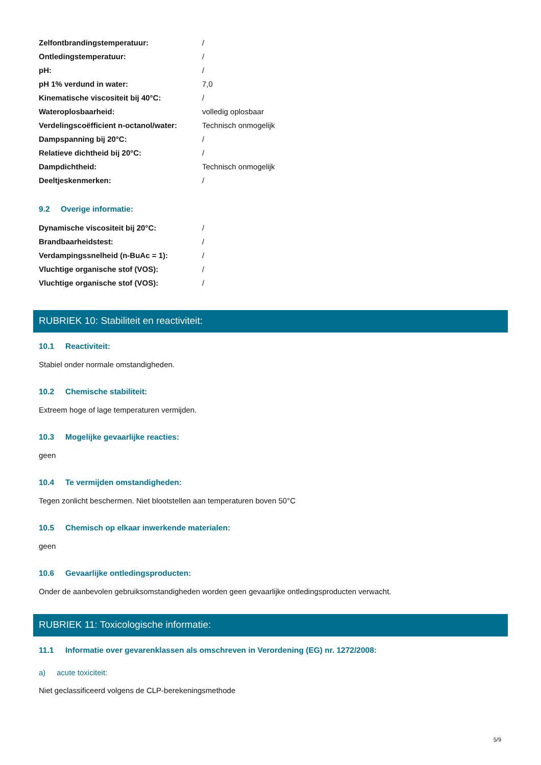| Zelfontbrandingstemperatuur: | / |
| Ontledingstemperatuur: | / |
| pH: | / |
| pH 1% verdund in water: | 7,0 |
| Kinematische viscositeit bij 40°C: | / |
| Wateroplosbaarheid: | volledig oplosbaar |
| Verdelingscoëfficient n-octanol/water: | Technisch onmogelijk |
| Dampspanning bij 20°C: | / |
| Relatieve dichtheid bij 20°C: | / |
| Dampdichtheid: | Technisch onmogelijk |
| Deeltjeskenmerken: | / |
9.2 Overige informatie:
| Dynamische viscositeit bij 20°C: | / |
| Brandbaarheidstest: | / |
| Verdampingssnelheid (n-BuAc = 1): | / |
| Vluchtige organische stof (VOS): | / |
| Vluchtige organische stof (VOS): | / |
RUBRIEK 10: Stabiliteit en reactiviteit:
10.1 Reactiviteit:
Stabiel onder normale omstandigheden.
10.2 Chemische stabiliteit:
Extreem hoge of lage temperaturen vermijden.
10.3 Mogelijke gevaarlijke reacties:
geen
10.4 Te vermijden omstandigheden:
Tegen zonlicht beschermen. Niet blootstellen aan temperaturen boven 50°C
10.5 Chemisch op elkaar inwerkende materialen:
geen
10.6 Gevaarlijke ontledingsproducten:
Onder de aanbevolen gebruiksomstandigheden worden geen gevaarlijke ontledingsproducten verwacht.
RUBRIEK 11: Toxicologische informatie:
11.1 Informatie over gevarenklassen als omschreven in Verordening (EG) nr. 1272/2008:
a) acute toxiciteit:
Niet geclassificeerd volgens de CLP-berekeningsmethode
5/9